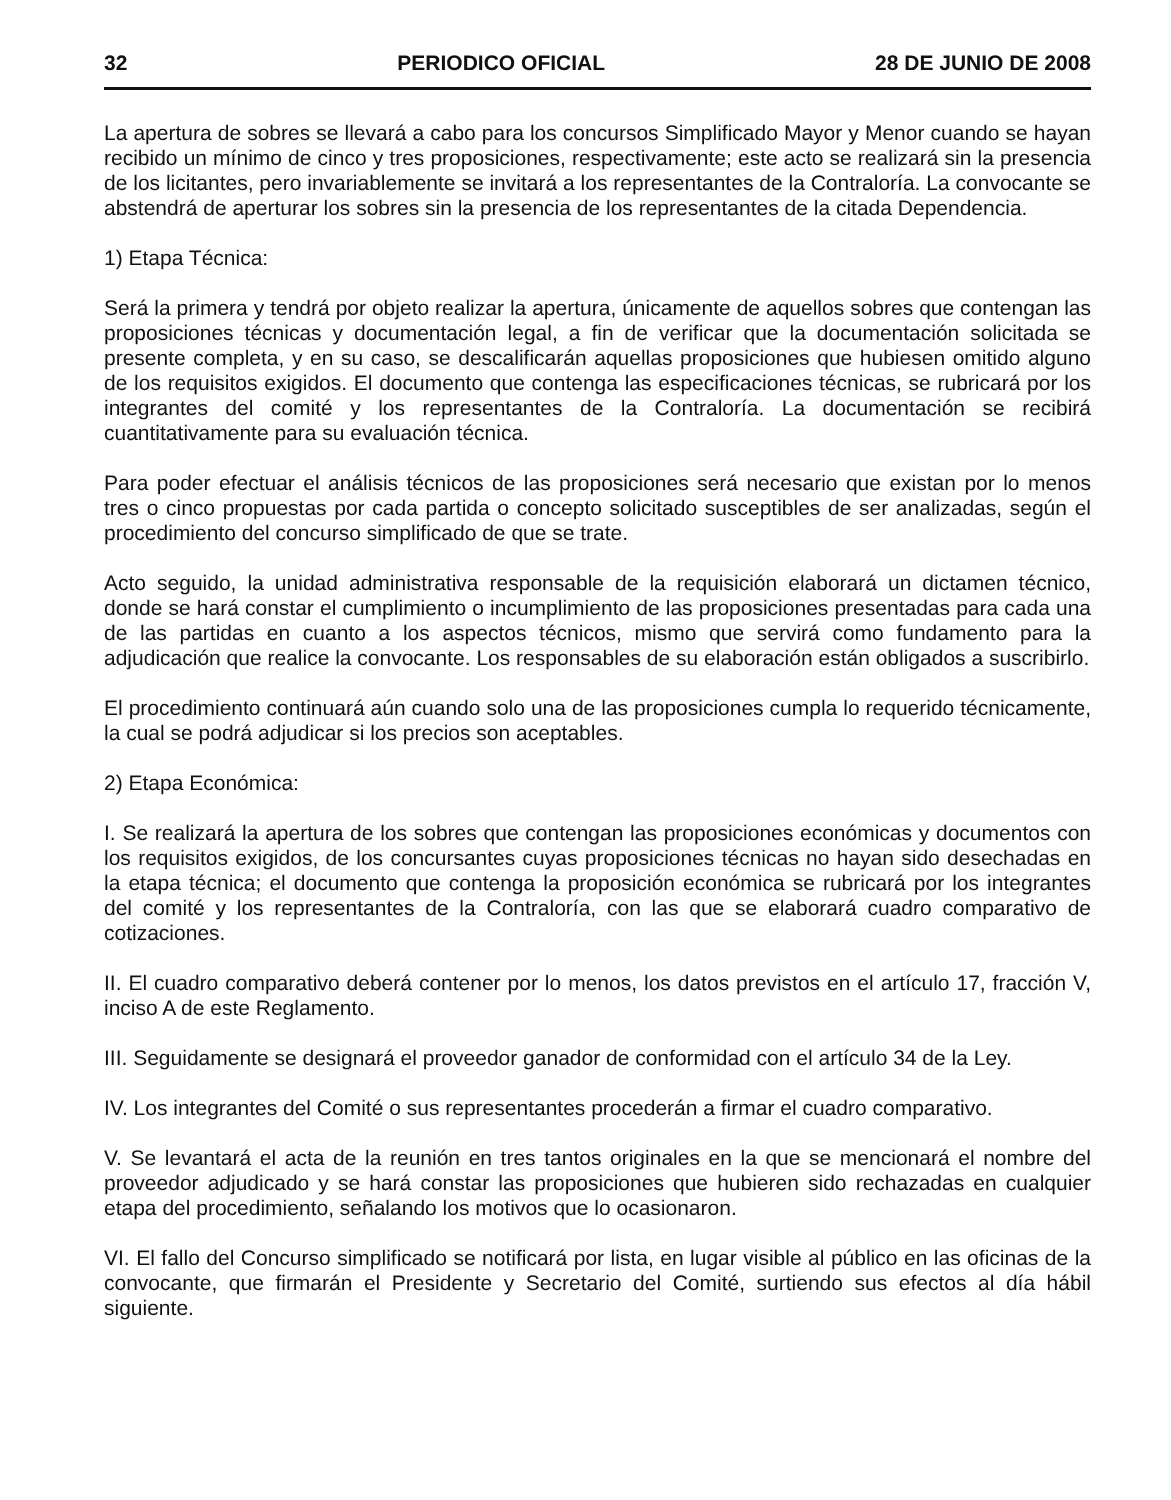32 PERIODICO OFICIAL 28 DE JUNIO DE 2008
La apertura de sobres se llevará a cabo para los concursos Simplificado Mayor y Menor cuando se hayan recibido un mínimo de cinco y tres proposiciones, respectivamente; este acto se realizará sin la presencia de los licitantes, pero invariablemente se invitará a los representantes de la Contraloría. La convocante se abstendrá de aperturar los sobres sin la presencia de los representantes de la citada Dependencia.
1) Etapa Técnica:
Será la primera y tendrá por objeto realizar la apertura, únicamente de aquellos sobres que contengan las proposiciones técnicas y documentación legal, a fin de verificar que la documentación solicitada se presente completa, y en su caso, se descalificarán aquellas proposiciones que hubiesen omitido alguno de los requisitos exigidos. El documento que contenga las especificaciones técnicas, se rubricará por los integrantes del comité y los representantes de la Contraloría. La documentación se recibirá cuantitativamente para su evaluación técnica.
Para poder efectuar el análisis técnicos de las proposiciones será necesario que existan por lo menos tres o cinco propuestas por cada partida o concepto solicitado susceptibles de ser analizadas, según el procedimiento del concurso simplificado de que se trate.
Acto seguido, la unidad administrativa responsable de la requisición elaborará un dictamen técnico, donde se hará constar el cumplimiento o incumplimiento de las proposiciones presentadas para cada una de las partidas en cuanto a los aspectos técnicos, mismo que servirá como fundamento para la adjudicación que realice la convocante. Los responsables de su elaboración están obligados a suscribirlo.
El procedimiento continuará aún cuando solo una de las proposiciones cumpla lo requerido técnicamente, la cual se podrá adjudicar si los precios son aceptables.
2) Etapa Económica:
I. Se realizará la apertura de los sobres que contengan las proposiciones económicas y documentos con los requisitos exigidos, de los concursantes cuyas proposiciones técnicas no hayan sido desechadas en la etapa técnica; el documento que contenga la proposición económica se rubricará por los integrantes del comité y los representantes de la Contraloría, con las que se elaborará cuadro comparativo de cotizaciones.
II. El cuadro comparativo deberá contener por lo menos, los datos previstos en el artículo 17, fracción V, inciso A de este Reglamento.
III. Seguidamente se designará el proveedor ganador de conformidad con el artículo 34 de la Ley.
IV. Los integrantes del Comité o sus representantes procederán a firmar el cuadro comparativo.
V. Se levantará el acta de la reunión en tres tantos originales en la que se mencionará el nombre del proveedor adjudicado y se hará constar las proposiciones que hubieren sido rechazadas en cualquier etapa del procedimiento, señalando los motivos que lo ocasionaron.
VI. El fallo del Concurso simplificado se notificará por lista, en lugar visible al público en las oficinas de la convocante, que firmarán el Presidente y Secretario del Comité, surtiendo sus efectos al día hábil siguiente.